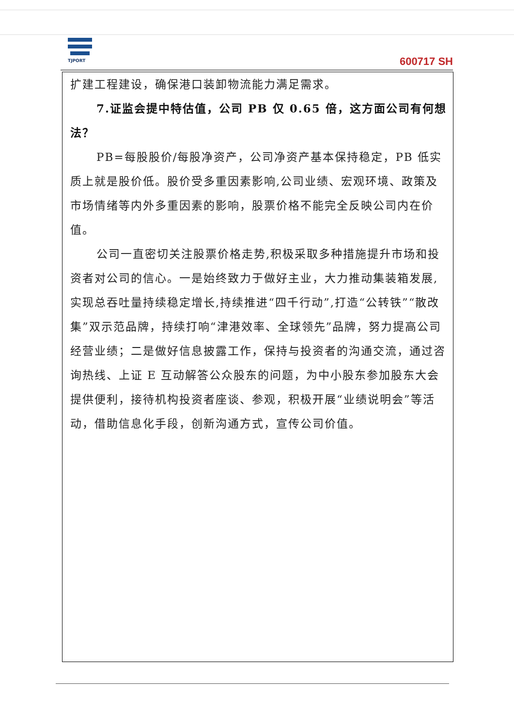TJPORT
600717 SH
扩建工程建设，确保港口装卸物流能力满足需求。
7.证监会提中特估值，公司 PB 仅 0.65 倍，这方面公司有何想法？
PB=每股股价/每股净资产，公司净资产基本保持稳定，PB 低实质上就是股价低。股价受多重因素影响,公司业绩、宏观环境、政策及市场情绪等内外多重因素的影响，股票价格不能完全反映公司内在价值。
公司一直密切关注股票价格走势,积极采取多种措施提升市场和投资者对公司的信心。一是始终致力于做好主业，大力推动集装箱发展,实现总吞吐量持续稳定增长,持续推进“四千行动”,打造“公转铁”“散改集”双示范品牌，持续打响“津港效率、全球领先”品牌，努力提高公司经营业绩；二是做好信息披露工作，保持与投资者的沟通交流，通过咨询热线、上证 E 互动解答公众股东的问题，为中小股东参加股东大会提供便利，接待机构投资者座谈、参观，积极开展“业绩说明会”等活动，借助信息化手段，创新沟通方式，宣传公司价值。